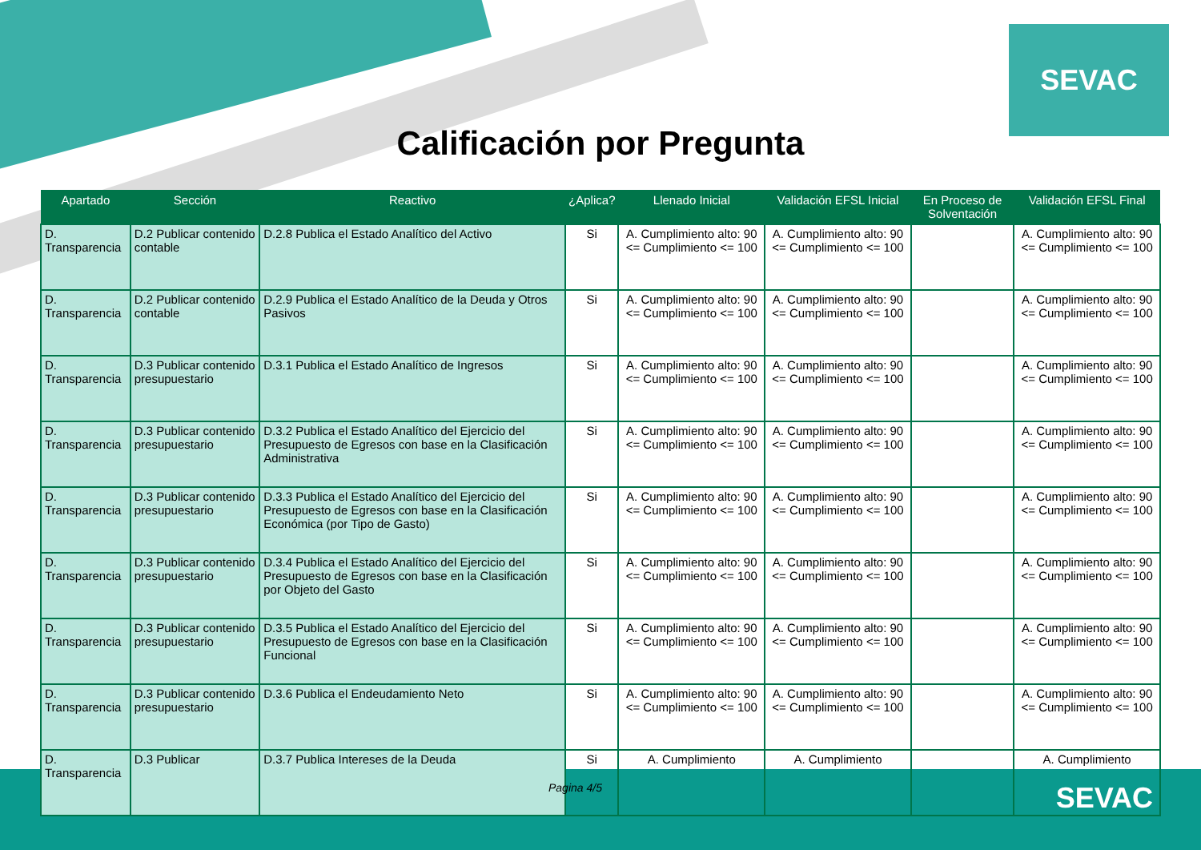SEVAC
Calificación por Pregunta
| Apartado | Sección | Reactivo | ¿Aplica? | Llenado Inicial | Validación EFSL Inicial | En Proceso de Solventación | Validación EFSL Final |
| --- | --- | --- | --- | --- | --- | --- | --- |
| D. Transparencia | D.2 Publicar contenido contable | D.2.8 Publica el Estado Analítico del Activo | Si | A. Cumplimiento alto: 90 <= Cumplimiento <= 100 | A. Cumplimiento alto: 90 <= Cumplimiento <= 100 | | A. Cumplimiento alto: 90 <= Cumplimiento <= 100 |
| D. Transparencia | D.2 Publicar contenido contable | D.2.9 Publica el Estado Analítico de la Deuda y Otros Pasivos | Si | A. Cumplimiento alto: 90 <= Cumplimiento <= 100 | A. Cumplimiento alto: 90 <= Cumplimiento <= 100 | | A. Cumplimiento alto: 90 <= Cumplimiento <= 100 |
| D. Transparencia | D.3 Publicar contenido presupuestario | D.3.1 Publica el Estado Analítico de Ingresos | Si | A. Cumplimiento alto: 90 <= Cumplimiento <= 100 | A. Cumplimiento alto: 90 <= Cumplimiento <= 100 | | A. Cumplimiento alto: 90 <= Cumplimiento <= 100 |
| D. Transparencia | D.3 Publicar contenido presupuestario | D.3.2 Publica el Estado Analítico del Ejercicio del Presupuesto de Egresos con base en la Clasificación Administrativa | Si | A. Cumplimiento alto: 90 <= Cumplimiento <= 100 | A. Cumplimiento alto: 90 <= Cumplimiento <= 100 | | A. Cumplimiento alto: 90 <= Cumplimiento <= 100 |
| D. Transparencia | D.3 Publicar contenido presupuestario | D.3.3 Publica el Estado Analítico del Ejercicio del Presupuesto de Egresos con base en la Clasificación Económica (por Tipo de Gasto) | Si | A. Cumplimiento alto: 90 <= Cumplimiento <= 100 | A. Cumplimiento alto: 90 <= Cumplimiento <= 100 | | A. Cumplimiento alto: 90 <= Cumplimiento <= 100 |
| D. Transparencia | D.3 Publicar contenido presupuestario | D.3.4 Publica el Estado Analítico del Ejercicio del Presupuesto de Egresos con base en la Clasificación por Objeto del Gasto | Si | A. Cumplimiento alto: 90 <= Cumplimiento <= 100 | A. Cumplimiento alto: 90 <= Cumplimiento <= 100 | | A. Cumplimiento alto: 90 <= Cumplimiento <= 100 |
| D. Transparencia | D.3 Publicar contenido presupuestario | D.3.5 Publica el Estado Analítico del Ejercicio del Presupuesto de Egresos con base en la Clasificación Funcional | Si | A. Cumplimiento alto: 90 <= Cumplimiento <= 100 | A. Cumplimiento alto: 90 <= Cumplimiento <= 100 | | A. Cumplimiento alto: 90 <= Cumplimiento <= 100 |
| D. Transparencia | D.3 Publicar contenido presupuestario | D.3.6 Publica el Endeudamiento Neto | Si | A. Cumplimiento alto: 90 <= Cumplimiento <= 100 | A. Cumplimiento alto: 90 <= Cumplimiento <= 100 | | A. Cumplimiento alto: 90 <= Cumplimiento <= 100 |
| D. Transparencia | D.3 Publicar | D.3.7 Publica Intereses de la Deuda | Si | A. Cumplimiento | A. Cumplimiento | | A. Cumplimiento |
Pagina 4/5 SEVAC